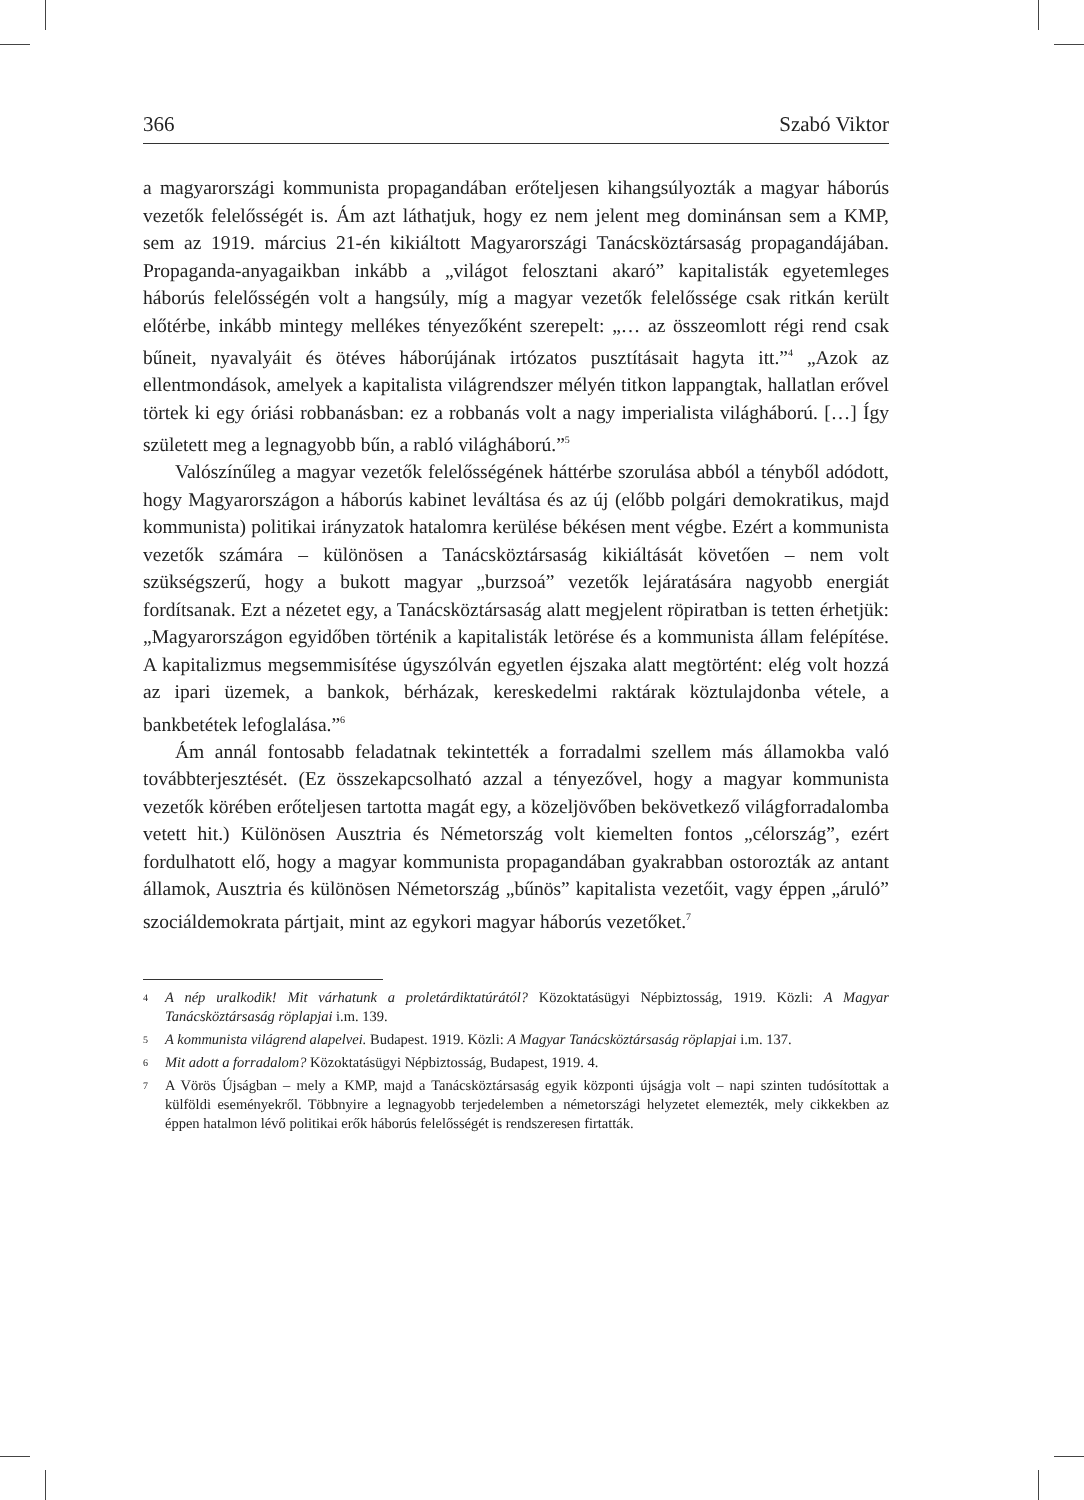366 Szabó Viktor
a magyarországi kommunista propagandában erőteljesen kihangsúlyozták a magyar háborús vezetők felelősségét is. Ám azt láthatjuk, hogy ez nem jelent meg dominánsan sem a KMP, sem az 1919. március 21-én kikiáltott Magyarországi Tanácsköztársaság propagandájában. Propaganda-anyagaikban inkább a „világot felosztani akaró” kapitalisták egyetemleges háborús felelősségén volt a hangsúly, míg a magyar vezetők felelőssége csak ritkán került előtérbe, inkább mintegy mellékes tényezőként szerepelt: „… az összeomlott régi rend csak bűneit, nyavalyáit és ötéves háborújának irtózatos pusztításait hagyta itt.”<sup>4</sup> „Azok az ellentmondások, amelyek a kapitalista világrendszer mélyén titkon lappangtak, hallatlan erővel törtek ki egy óriási robbanásban: ez a robbanás volt a nagy imperialista világháború. […] Így született meg a legnagyobb bűn, a rabló világháború.”<sup>5</sup>
Valószínűleg a magyar vezetők felelősségének háttérbe szorulása abból a tényből adódott, hogy Magyarországon a háborús kabinet leváltása és az új (előbb polgári demokratikus, majd kommunista) politikai irányzatok hatalomra kerülése békésen ment végbe. Ezért a kommunista vezetők számára – különösen a Tanácsköztársaság kikiáltását követően – nem volt szükségszerű, hogy a bukott magyar „burzsoá” vezetők lejáratására nagyobb energiát fordítsanak. Ezt a nézetet egy, a Tanácsköztársaság alatt megjelent röpiratban is tetten érhetjük: „Magyarországon egyidőben történik a kapitalisták letörése és a kommunista állam felépítése. A kapitalizmus megsemmisítése úgyszólván egyetlen éjszaka alatt megtörtént: elég volt hozzá az ipari üzemek, a bankok, bérházak, kereskedelmi raktárak köztulajdonba vétele, a bankbetétek lefoglalása.”<sup>6</sup>
Ám annál fontosabb feladatnak tekintették a forradalmi szellem más államokba való továbbterjesztését. (Ez összekapcsolható azzal a tényezővel, hogy a magyar kommunista vezetők körében erőteljesen tartotta magát egy, a közeljövőben bekövetkező világforradalomba vetett hit.) Különösen Ausztria és Németország volt kiemelten fontos „célország”, ezért fordulhatott elő, hogy a magyar kommunista propagandában gyakrabban ostorozták az antant államok, Ausztria és különösen Németország „bűnös” kapitalista vezetőit, vagy éppen „áruló” szociáldemokrata pártjait, mint az egykori magyar háborús vezetőket.<sup>7</sup>
4 A nép uralkodik! Mit várhatunk a proletárdiktatúrától? Közoktatásügyi Népbiztosság, 1919. Közli: A Magyar Tanácsköztársaság röplapjai i.m. 139.
5 A kommunista világrend alapelvei. Budapest. 1919. Közli: A Magyar Tanácsköztársaság röplapjai i.m. 137.
6 Mit adott a forradalom? Közoktatásügyi Népbiztosság, Budapest, 1919. 4.
7 A Vörös Újságban – mely a KMP, majd a Tanácsköztársaság egyik központi újságja volt – napi szinten tudósítottak a külföldi eseményekről. Többnyire a legnagyobb terjedelemben a németországi helyzetet elemezték, mely cikkekben az éppen hatalmon lévő politikai erők háborús felelősségét is rendszeresen firtatták.